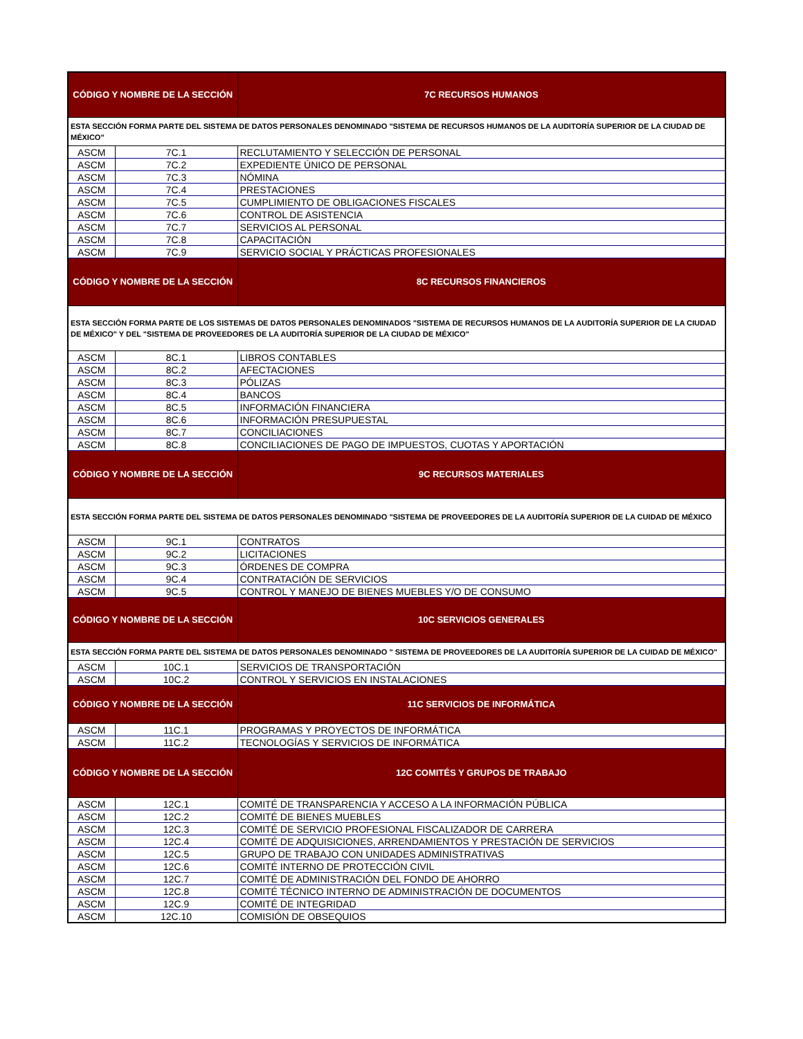| CÓDIGO Y NOMBRE DE LA SECCIÓN | | 7C RECURSOS HUMANOS |
| --- | --- | --- |
| ESTA SECCIÓN FORMA PARTE DEL SISTEMA DE DATOS PERSONALES DENOMINADO "SISTEMA DE RECURSOS HUMANOS DE LA AUDITORÍA SUPERIOR DE LA CIUDAD DE MÉXICO" | | |
| ASCM | 7C.1 | RECLUTAMIENTO Y SELECCIÓN DE PERSONAL |
| ASCM | 7C.2 | EXPEDIENTE ÚNICO DE PERSONAL |
| ASCM | 7C.3 | NÓMINA |
| ASCM | 7C.4 | PRESTACIONES |
| ASCM | 7C.5 | CUMPLIMIENTO DE OBLIGACIONES FISCALES |
| ASCM | 7C.6 | CONTROL DE ASISTENCIA |
| ASCM | 7C.7 | SERVICIOS AL PERSONAL |
| ASCM | 7C.8 | CAPACITACIÓN |
| ASCM | 7C.9 | SERVICIO SOCIAL Y PRÁCTICAS PROFESIONALES |
| CÓDIGO Y NOMBRE DE LA SECCIÓN | | 8C RECURSOS FINANCIEROS |
| ESTA SECCIÓN FORMA PARTE DE LOS SISTEMAS DE DATOS PERSONALES DENOMINADOS "SISTEMA DE RECURSOS HUMANOS DE LA AUDITORÍA SUPERIOR DE LA CIUDAD DE MÉXICO" Y DEL "SISTEMA DE PROVEEDORES DE LA AUDITORÍA SUPERIOR DE LA CIUDAD DE MÉXICO" | | |
| ASCM | 8C.1 | LIBROS CONTABLES |
| ASCM | 8C.2 | AFECTACIONES |
| ASCM | 8C.3 | PÓLIZAS |
| ASCM | 8C.4 | BANCOS |
| ASCM | 8C.5 | INFORMACIÓN FINANCIERA |
| ASCM | 8C.6 | INFORMACIÓN PRESUPUESTAL |
| ASCM | 8C.7 | CONCILIACIONES |
| ASCM | 8C.8 | CONCILIACIONES DE PAGO DE IMPUESTOS, CUOTAS Y APORTACIÓN |
| CÓDIGO Y NOMBRE DE LA SECCIÓN | | 9C RECURSOS MATERIALES |
| ESTA SECCIÓN FORMA PARTE DEL SISTEMA DE DATOS PERSONALES DENOMINADO "SISTEMA DE PROVEEDORES DE LA AUDITORÍA SUPERIOR DE LA CUIDAD DE MÉXICO | | |
| ASCM | 9C.1 | CONTRATOS |
| ASCM | 9C.2 | LICITACIONES |
| ASCM | 9C.3 | ÓRDENES DE COMPRA |
| ASCM | 9C.4 | CONTRATACIÓN DE SERVICIOS |
| ASCM | 9C.5 | CONTROL Y MANEJO DE BIENES MUEBLES Y/O DE CONSUMO |
| CÓDIGO Y NOMBRE DE LA SECCIÓN | | 10C SERVICIOS GENERALES |
| ESTA SECCIÓN FORMA PARTE DEL SISTEMA DE DATOS PERSONALES DENOMINADO " SISTEMA DE PROVEEDORES DE LA AUDITORÍA SUPERIOR DE LA CUIDAD DE MÉXICO" | | |
| ASCM | 10C.1 | SERVICIOS DE TRANSPORTACIÓN |
| ASCM | 10C.2 | CONTROL Y SERVICIOS EN INSTALACIONES |
| CÓDIGO Y NOMBRE DE LA SECCIÓN | | 11C SERVICIOS DE INFORMÁTICA |
| ASCM | 11C.1 | PROGRAMAS Y PROYECTOS DE INFORMÁTICA |
| ASCM | 11C.2 | TECNOLOGÍAS Y SERVICIOS DE INFORMÁTICA |
| CÓDIGO Y NOMBRE DE LA SECCIÓN | | 12C COMITÉS Y GRUPOS DE TRABAJO |
| ASCM | 12C.1 | COMITÉ DE TRANSPARENCIA Y ACCESO A LA INFORMACIÓN PÚBLICA |
| ASCM | 12C.2 | COMITÉ DE BIENES MUEBLES |
| ASCM | 12C.3 | COMITÉ DE SERVICIO PROFESIONAL FISCALIZADOR DE CARRERA |
| ASCM | 12C.4 | COMITÉ DE ADQUISICIONES, ARRENDAMIENTOS Y PRESTACIÓN DE SERVICIOS |
| ASCM | 12C.5 | GRUPO DE TRABAJO CON UNIDADES ADMINISTRATIVAS |
| ASCM | 12C.6 | COMITÉ INTERNO DE PROTECCIÓN CIVIL |
| ASCM | 12C.7 | COMITÉ DE ADMINISTRACIÓN DEL FONDO DE AHORRO |
| ASCM | 12C.8 | COMITÉ TÉCNICO INTERNO DE ADMINISTRACIÓN DE DOCUMENTOS |
| ASCM | 12C.9 | COMITÉ DE INTEGRIDAD |
| ASCM | 12C.10 | COMISIÓN DE OBSEQUIOS |